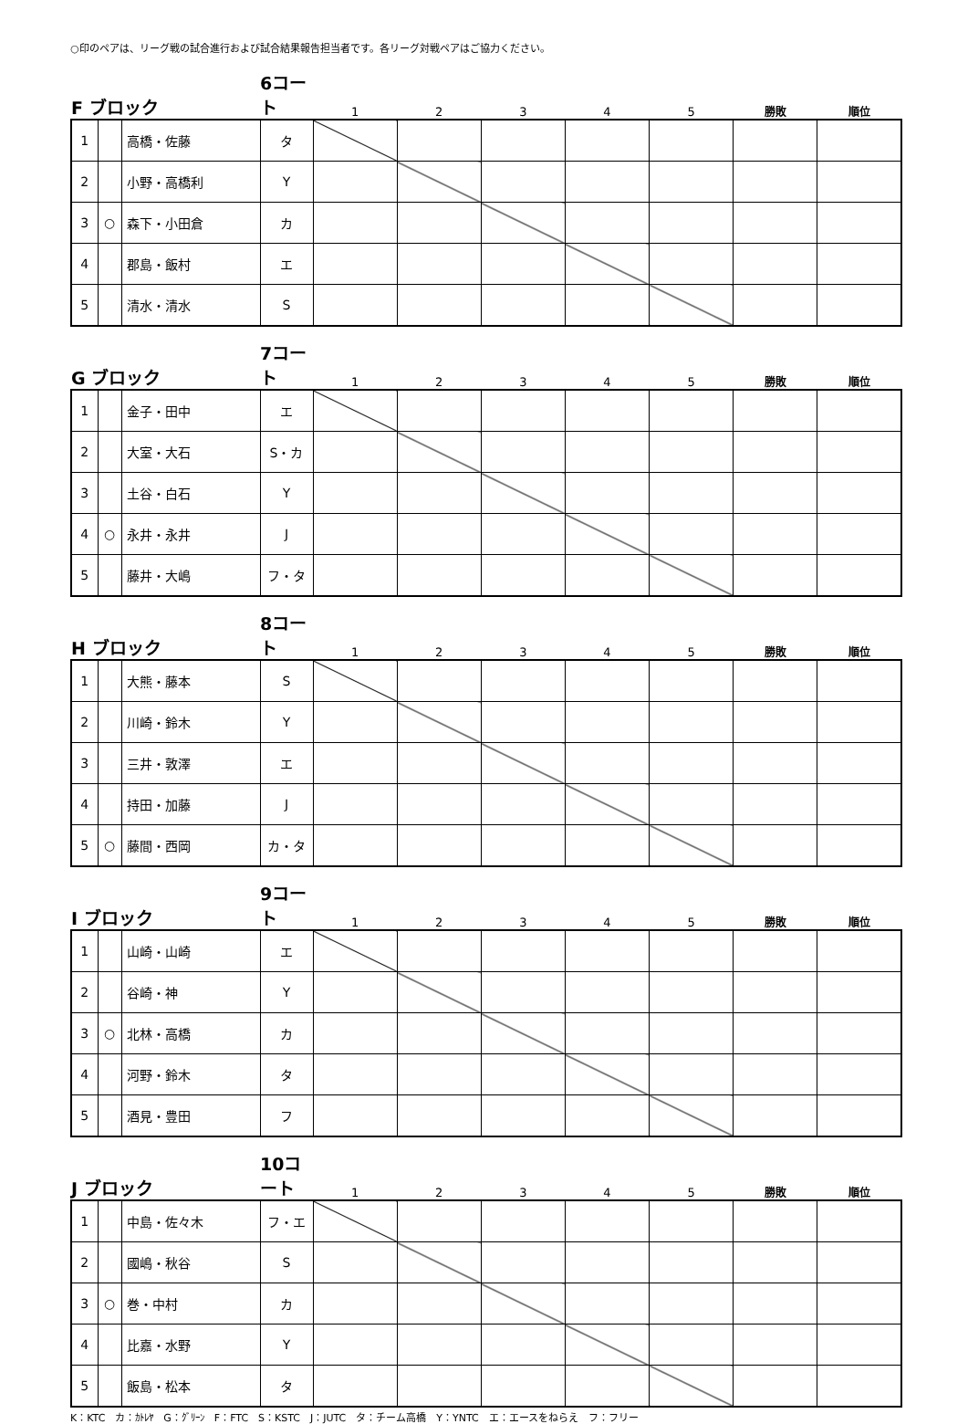○印のペアは、リーグ戦の試合進行および試合結果報告担当者です。各リーグ対戦ペアはご協力ください。
| F ブロック | | | 6コート | 1 | 2 | 3 | 4 | 5 | 勝敗 | 順位 |
| --- | --- | --- | --- | --- | --- | --- | --- | --- | --- | --- |
| 1 | | 高橋・佐藤 | タ | | | | | | | |
| 2 | | 小野・高橋利 | Y | | | | | | | |
| 3 | ○ | 森下・小田倉 | カ | | | | | | | |
| 4 | | 郡島・飯村 | エ | | | | | | | |
| 5 | | 清水・清水 | S | | | | | | | |
| G ブロック | | | 7コート | 1 | 2 | 3 | 4 | 5 | 勝敗 | 順位 |
| --- | --- | --- | --- | --- | --- | --- | --- | --- | --- | --- |
| 1 | | 金子・田中 | エ | | | | | | | |
| 2 | | 大室・大石 | S・カ | | | | | | | |
| 3 | | 土谷・白石 | Y | | | | | | | |
| 4 | ○ | 永井・永井 | J | | | | | | | |
| 5 | | 藤井・大嶋 | フ・タ | | | | | | | |
| H ブロック | | | 8コート | 1 | 2 | 3 | 4 | 5 | 勝敗 | 順位 |
| --- | --- | --- | --- | --- | --- | --- | --- | --- | --- | --- |
| 1 | | 大熊・藤本 | S | | | | | | | |
| 2 | | 川崎・鈴木 | Y | | | | | | | |
| 3 | | 三井・敦澤 | エ | | | | | | | |
| 4 | | 持田・加藤 | J | | | | | | | |
| 5 | ○ | 藤間・西岡 | カ・タ | | | | | | | |
| I ブロック | | | 9コート | 1 | 2 | 3 | 4 | 5 | 勝敗 | 順位 |
| --- | --- | --- | --- | --- | --- | --- | --- | --- | --- | --- |
| 1 | | 山崎・山崎 | エ | | | | | | | |
| 2 | | 谷崎・神 | Y | | | | | | | |
| 3 | ○ | 北林・高橋 | カ | | | | | | | |
| 4 | | 河野・鈴木 | タ | | | | | | | |
| 5 | | 酒見・豊田 | フ | | | | | | | |
| J ブロック | | | 10コート | 1 | 2 | 3 | 4 | 5 | 勝敗 | 順位 |
| --- | --- | --- | --- | --- | --- | --- | --- | --- | --- | --- |
| 1 | | 中島・佐々木 | フ・エ | | | | | | | |
| 2 | | 國嶋・秋谷 | S | | | | | | | |
| 3 | ○ | 巻・中村 | カ | | | | | | | |
| 4 | | 比嘉・水野 | Y | | | | | | | |
| 5 | | 飯島・松本 | タ | | | | | | | |
K：KTC　カ：ｶﾄﾚﾔ　G：ｸﾞﾘｰﾝ　F：FTC　S：KSTC　J：JUTC　タ：チーム高橋　Y：YNTC　エ：エースをねらえ　フ：フリー